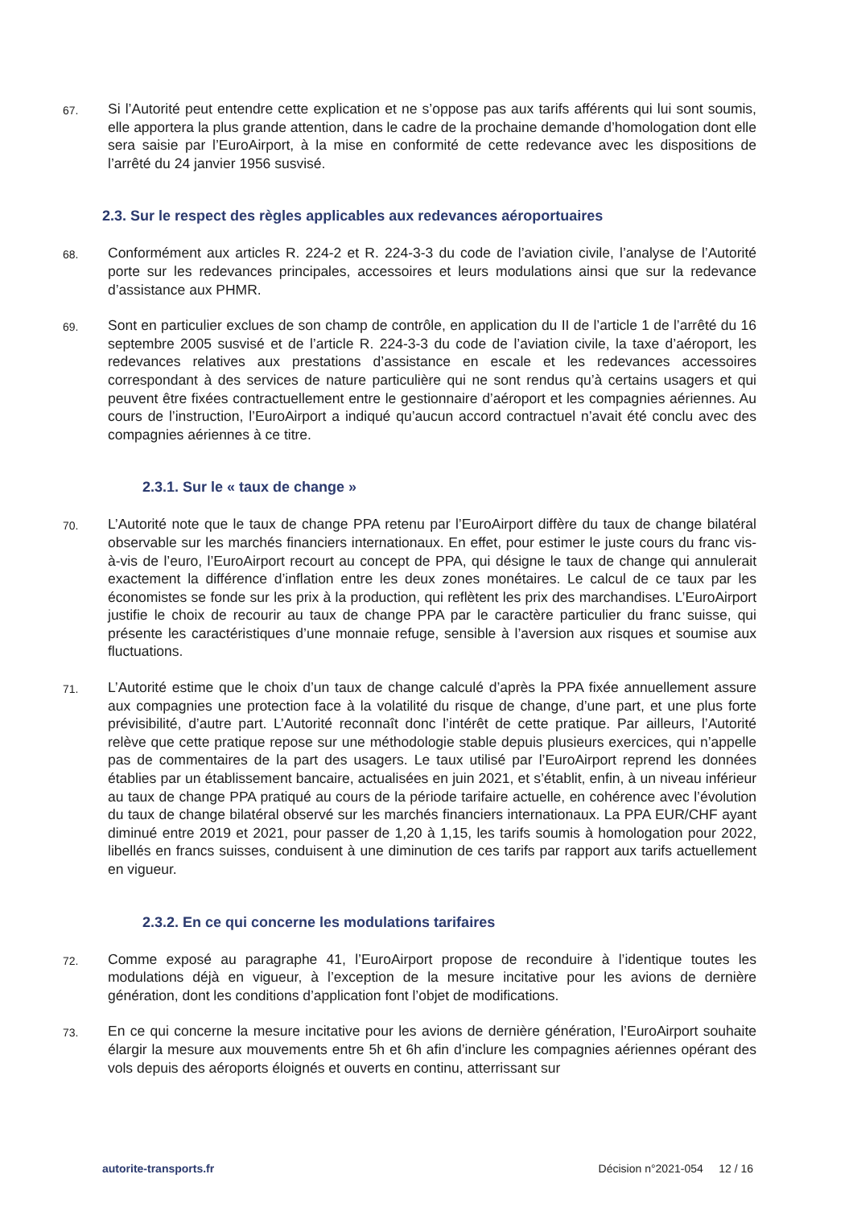67.
Si l’Autorité peut entendre cette explication et ne s’oppose pas aux tarifs afférents qui lui sont soumis, elle apportera la plus grande attention, dans le cadre de la prochaine demande d’homologation dont elle sera saisie par l’EuroAirport, à la mise en conformité de cette redevance avec les dispositions de l’arrêté du 24 janvier 1956 susvisé.
2.3. Sur le respect des règles applicables aux redevances aéroportuaires
68.
Conformément aux articles R. 224-2 et R. 224-3-3 du code de l’aviation civile, l’analyse de l’Autorité porte sur les redevances principales, accessoires et leurs modulations ainsi que sur la redevance d’assistance aux PHMR.
69.
Sont en particulier exclues de son champ de contrôle, en application du II de l’article 1 de l’arrêté du 16 septembre 2005 susvisé et de l’article R. 224-3-3 du code de l’aviation civile, la taxe d’aéroport, les redevances relatives aux prestations d’assistance en escale et les redevances accessoires correspondant à des services de nature particulière qui ne sont rendus qu’à certains usagers et qui peuvent être fixées contractuellement entre le gestionnaire d’aéroport et les compagnies aériennes. Au cours de l’instruction, l’EuroAirport a indiqué qu’aucun accord contractuel n’avait été conclu avec des compagnies aériennes à ce titre.
2.3.1. Sur le « taux de change »
70.
L’Autorité note que le taux de change PPA retenu par l’EuroAirport diffère du taux de change bilatéral observable sur les marchés financiers internationaux. En effet, pour estimer le juste cours du franc vis-à-vis de l’euro, l’EuroAirport recourt au concept de PPA, qui désigne le taux de change qui annulerait exactement la différence d’inflation entre les deux zones monétaires. Le calcul de ce taux par les économistes se fonde sur les prix à la production, qui reflètent les prix des marchandises. L’EuroAirport justifie le choix de recourir au taux de change PPA par le caractère particulier du franc suisse, qui présente les caractéristiques d’une monnaie refuge, sensible à l’aversion aux risques et soumise aux fluctuations.
71.
L’Autorité estime que le choix d’un taux de change calculé d’après la PPA fixée annuellement assure aux compagnies une protection face à la volatilité du risque de change, d’une part, et une plus forte prévisibilité, d’autre part. L’Autorité reconnaît donc l’intérêt de cette pratique. Par ailleurs, l’Autorité relève que cette pratique repose sur une méthodologie stable depuis plusieurs exercices, qui n’appelle pas de commentaires de la part des usagers. Le taux utilisé par l’EuroAirport reprend les données établies par un établissement bancaire, actualisées en juin 2021, et s’établit, enfin, à un niveau inférieur au taux de change PPA pratiqué au cours de la période tarifaire actuelle, en cohérence avec l’évolution du taux de change bilatéral observé sur les marchés financiers internationaux. La PPA EUR/CHF ayant diminué entre 2019 et 2021, pour passer de 1,20 à 1,15, les tarifs soumis à homologation pour 2022, libellés en francs suisses, conduisent à une diminution de ces tarifs par rapport aux tarifs actuellement en vigueur.
2.3.2. En ce qui concerne les modulations tarifaires
72.
Comme exposé au paragraphe 41, l’EuroAirport propose de reconduire à l’identique toutes les modulations déjà en vigueur, à l’exception de la mesure incitative pour les avions de dernière génération, dont les conditions d’application font l’objet de modifications.
73.
En ce qui concerne la mesure incitative pour les avions de dernière génération, l’EuroAirport souhaite élargir la mesure aux mouvements entre 5h et 6h afin d’inclure les compagnies aériennes opérant des vols depuis des aéroports éloignés et ouverts en continu, atterrissant sur
autorite-transports.fr Décision n°2021-054 12 / 16